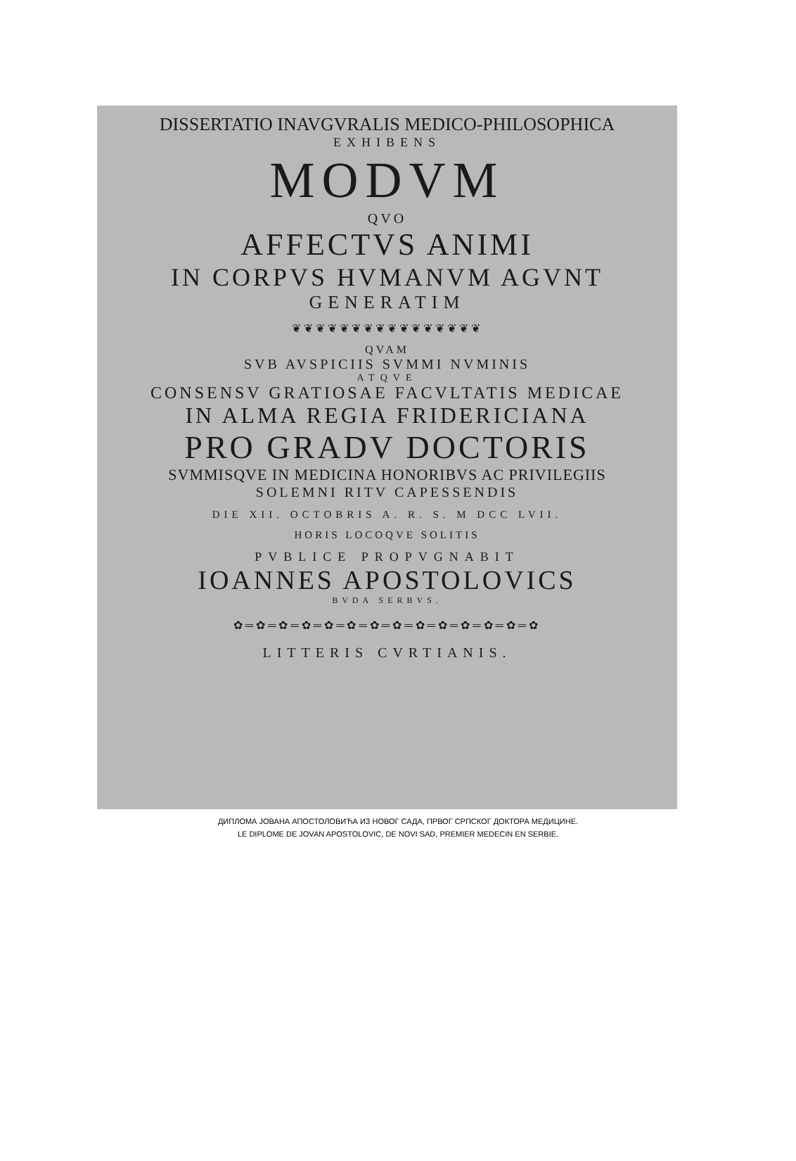DISSERTATIO INAVGVRALIS MEDICO-PHILOSOPHICA
EXHIBENS
MODVM
QVO
AFFECTVS ANIMI
IN CORPVS HVMANVM AGVNT
GENERATIM
❦❦❦❦❦❦❦❦❦❦❦❦❦❦❦❦
QVAM
SVB AVSPICIIS SVMMI NVMINIS
ATQVE
CONSENSV GRATIOSAE FACVLTATIS MEDICAE
IN ALMA REGIA FRIDERICIANA
PRO GRADV DOCTORIS
SVMMISQVE IN MEDICINA HONORIBVS AC PRIVILEGIIS
SOLEMNI RITV CAPESSENDIS
DIE XII. OCTOBRIS A. R. S. M DCC LVII.
HORIS LOCOQVE SOLITIS
PVBLICE PROPVGNABIT
IOANNES APOSTOLOVICS
BVDA SERBVS.
✿═✿═✿═✿═✿═✿═✿═✿═✿═✿═✿═✿═✿═✿
LITTERIS CVRTIANIS.
ДИПЛОМА ЈОВАНА АПОСТОЛОВИЋА ИЗ НОВОГ САДА, ПРВОГ СРПСКОГ ДОКТОРА МЕДИЦИНЕ.
LE DIPLOME DE JOVAN APOSTOLOVIC, DE NOVI SAD, PREMIER MEDECIN EN SERBIE.